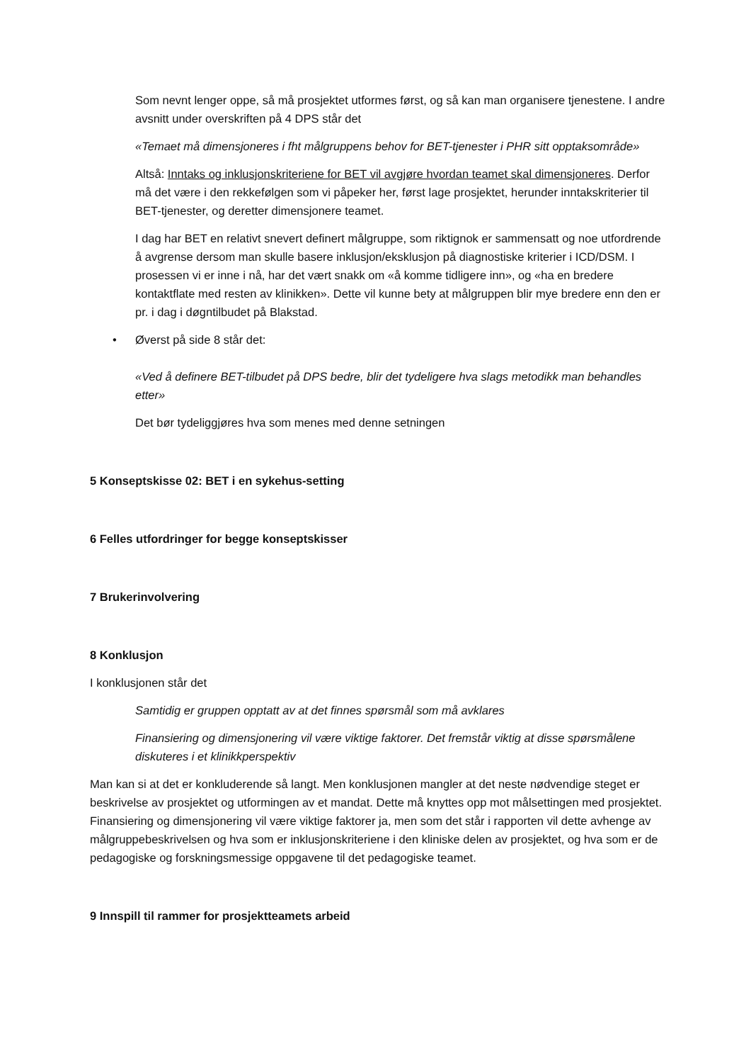Som nevnt lenger oppe, så må prosjektet utformes først, og så kan man organisere tjenestene. I andre avsnitt under overskriften på 4 DPS står det
«Temaet må dimensjoneres i fht målgruppens behov for BET-tjenester i PHR sitt opptaksområde»
Altså: Inntaks og inklusjonskriteriene for BET vil avgjøre hvordan teamet skal dimensjoneres. Derfor må det være i den rekkefølgen som vi påpeker her, først lage prosjektet, herunder inntakskriterier til BET-tjenester, og deretter dimensjonere teamet.
I dag har BET en relativt snevert definert målgruppe, som riktignok er sammensatt og noe utfordrende å avgrense dersom man skulle basere inklusjon/eksklusjon på diagnostiske kriterier i ICD/DSM. I prosessen vi er inne i nå, har det vært snakk om «å komme tidligere inn», og «ha en bredere kontaktflate med resten av klinikken». Dette vil kunne bety at målgruppen blir mye bredere enn den er pr. i dag i døgntilbudet på Blakstad.
• Øverst på side 8 står det:
«Ved å definere BET-tilbudet på DPS bedre, blir det tydeligere hva slags metodikk man behandles etter»
Det bør tydeliggjøres hva som menes med denne setningen
5 Konseptskisse 02: BET i en sykehus-setting
6 Felles utfordringer for begge konseptskisser
7 Brukerinvolvering
8 Konklusjon
I konklusjonen står det
Samtidig er gruppen opptatt av at det finnes spørsmål som må avklares
Finansiering og dimensjonering vil være viktige faktorer. Det fremstår viktig at disse spørsmålene diskuteres i et klinikkperspektiv
Man kan si at det er konkluderende så langt. Men konklusjonen mangler at det neste nødvendige steget er beskrivelse av prosjektet og utformingen av et mandat. Dette må knyttes opp mot målsettingen med prosjektet. Finansiering og dimensjonering vil være viktige faktorer ja, men som det står i rapporten vil dette avhenge av målgruppebeskrivelsen og hva som er inklusjonskriteriene i den kliniske delen av prosjektet, og hva som er de pedagogiske og forskningsmessige oppgavene til det pedagogiske teamet.
9 Innspill til rammer for prosjektteamets arbeid